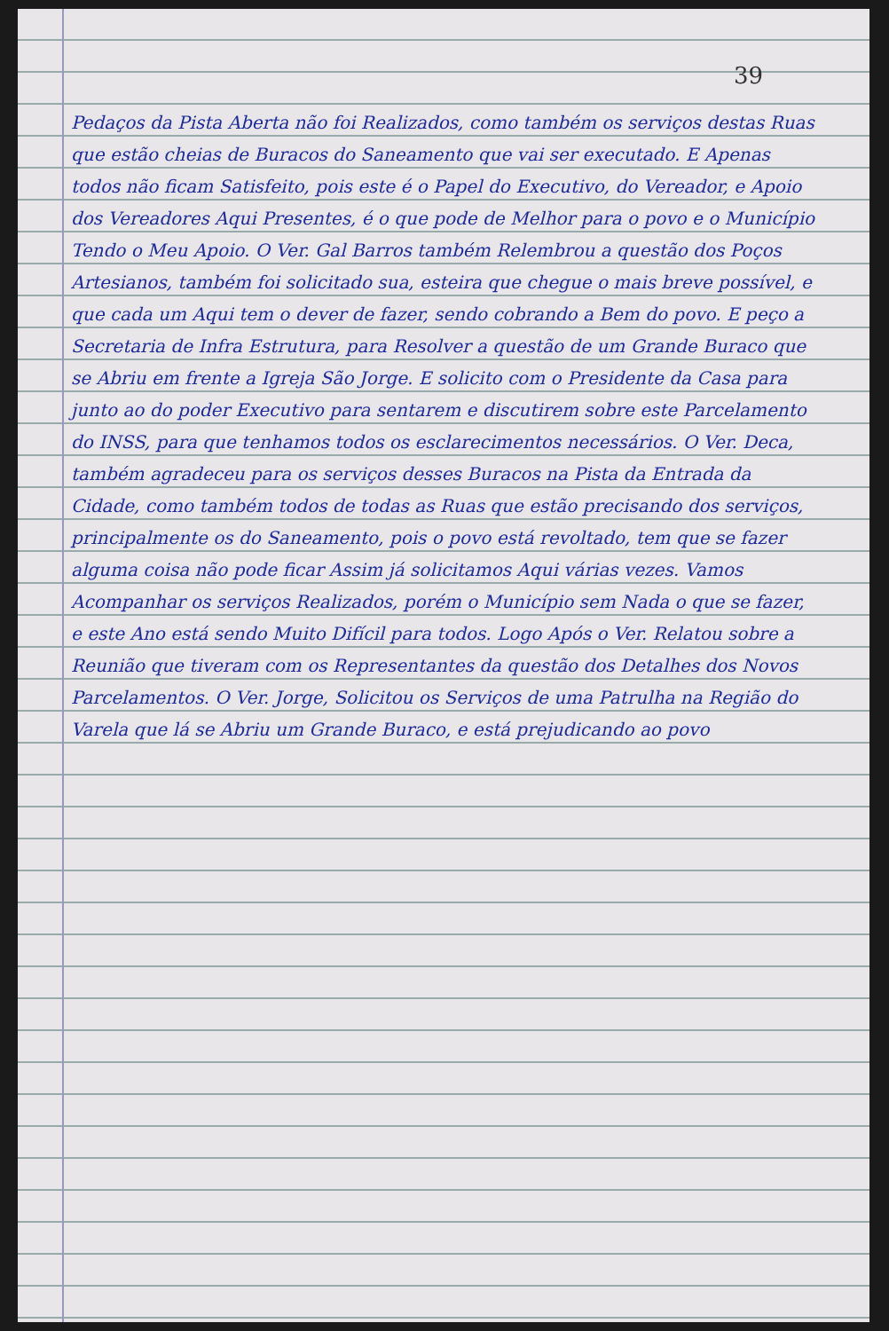39
Pedaços da Pista Aberta não foi Realizados, como também os serviços destas Ruas que estão cheias de Buracos do Saneamento que vai ser executado. E Apenas todos não ficam Satisfeito, pois este é o Papel do Executivo, do Vereador, e Apoio dos Vereadores Aqui Presentes, é o que pode de Melhor para o povo e o Município Tendo o Meu Apoio. O Ver. Gal Barros também Relembrou a questão dos Poços Artesianos, também foi solicitado sua, esteira que chegue o mais breve possível, e que cada um Aqui tem o dever de fazer, sendo cobrando a Bem do povo. E peço a Secretaria de Infra Estrutura, para Resolver a questão de um Grande Buraco que se Abriu em frente a Igreja São Jorge. E solicito com o Presidente da Casa para junto ao do poder Executivo para sentarem e discutirem sobre este Parcelamento do INSS, para que tenhamos todos os esclarecimentos necessários. O Ver. Deca, também agradeceu para os serviços desses Buracos na Pista da Entrada da Cidade, como também todos de todas as Ruas que estão precisando dos serviços, principalmente os do Saneamento, pois o povo está revoltado, tem que se fazer alguma coisa não pode ficar Assim já solicitamos Aqui várias vezes. Vamos Acompanhar os serviços Realizados, porém o Município sem Nada o que se fazer, e este Ano está sendo Muito Difícil para todos. Logo Após o Ver. Relatou sobre a Reunião que tiveram com os Representantes da questão dos Detalhes dos Novos Parcelamentos. O Ver. Jorge, Solicitou os Serviços de uma Patrulha na Região do Varela que lá se Abriu um Grande Buraco, e está prejudicando ao povo